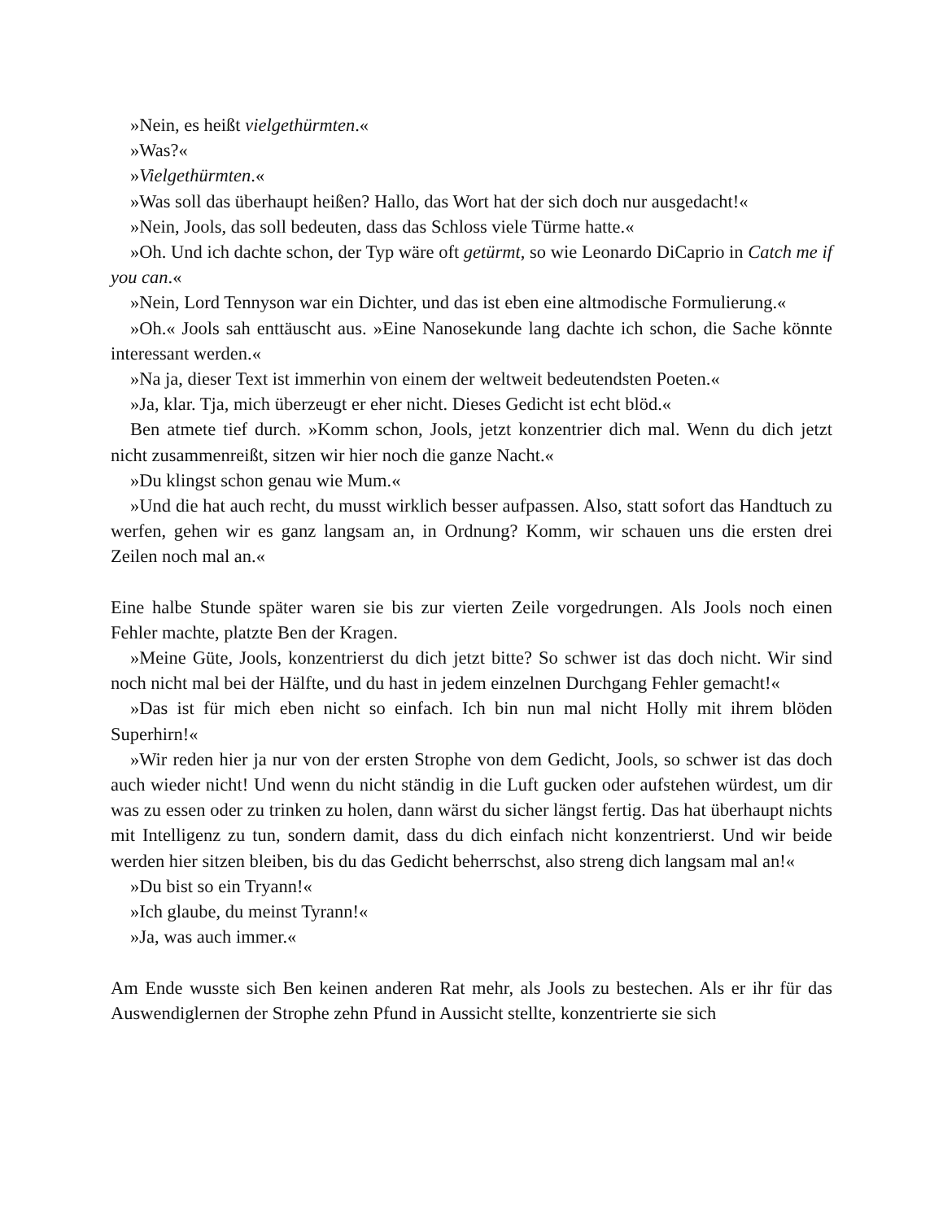»Nein, es heißt vielgethürmten.«
»Was?«
»Vielgethürmten.«
»Was soll das überhaupt heißen? Hallo, das Wort hat der sich doch nur ausgedacht!«
»Nein, Jools, das soll bedeuten, dass das Schloss viele Türme hatte.«
»Oh. Und ich dachte schon, der Typ wäre oft getürmt, so wie Leonardo DiCaprio in Catch me if you can.«
»Nein, Lord Tennyson war ein Dichter, und das ist eben eine altmodische Formulierung.«
»Oh.« Jools sah enttäuscht aus. »Eine Nanosekunde lang dachte ich schon, die Sache könnte interessant werden.«
»Na ja, dieser Text ist immerhin von einem der weltweit bedeutendsten Poeten.«
»Ja, klar. Tja, mich überzeugt er eher nicht. Dieses Gedicht ist echt blöd.«
Ben atmete tief durch. »Komm schon, Jools, jetzt konzentrier dich mal. Wenn du dich jetzt nicht zusammenreißt, sitzen wir hier noch die ganze Nacht.«
»Du klingst schon genau wie Mum.«
»Und die hat auch recht, du musst wirklich besser aufpassen. Also, statt sofort das Handtuch zu werfen, gehen wir es ganz langsam an, in Ordnung? Komm, wir schauen uns die ersten drei Zeilen noch mal an.«
Eine halbe Stunde später waren sie bis zur vierten Zeile vorgedrungen. Als Jools noch einen Fehler machte, platzte Ben der Kragen.
»Meine Güte, Jools, konzentrierst du dich jetzt bitte? So schwer ist das doch nicht. Wir sind noch nicht mal bei der Hälfte, und du hast in jedem einzelnen Durchgang Fehler gemacht!«
»Das ist für mich eben nicht so einfach. Ich bin nun mal nicht Holly mit ihrem blöden Superhirn!«
»Wir reden hier ja nur von der ersten Strophe von dem Gedicht, Jools, so schwer ist das doch auch wieder nicht! Und wenn du nicht ständig in die Luft gucken oder aufstehen würdest, um dir was zu essen oder zu trinken zu holen, dann wärst du sicher längst fertig. Das hat überhaupt nichts mit Intelligenz zu tun, sondern damit, dass du dich einfach nicht konzentrierst. Und wir beide werden hier sitzen bleiben, bis du das Gedicht beherrschst, also streng dich langsam mal an!«
»Du bist so ein Tryann!«
»Ich glaube, du meinst Tyrann!«
»Ja, was auch immer.«
Am Ende wusste sich Ben keinen anderen Rat mehr, als Jools zu bestechen. Als er ihr für das Auswendiglernen der Strophe zehn Pfund in Aussicht stellte, konzentrierte sie sich